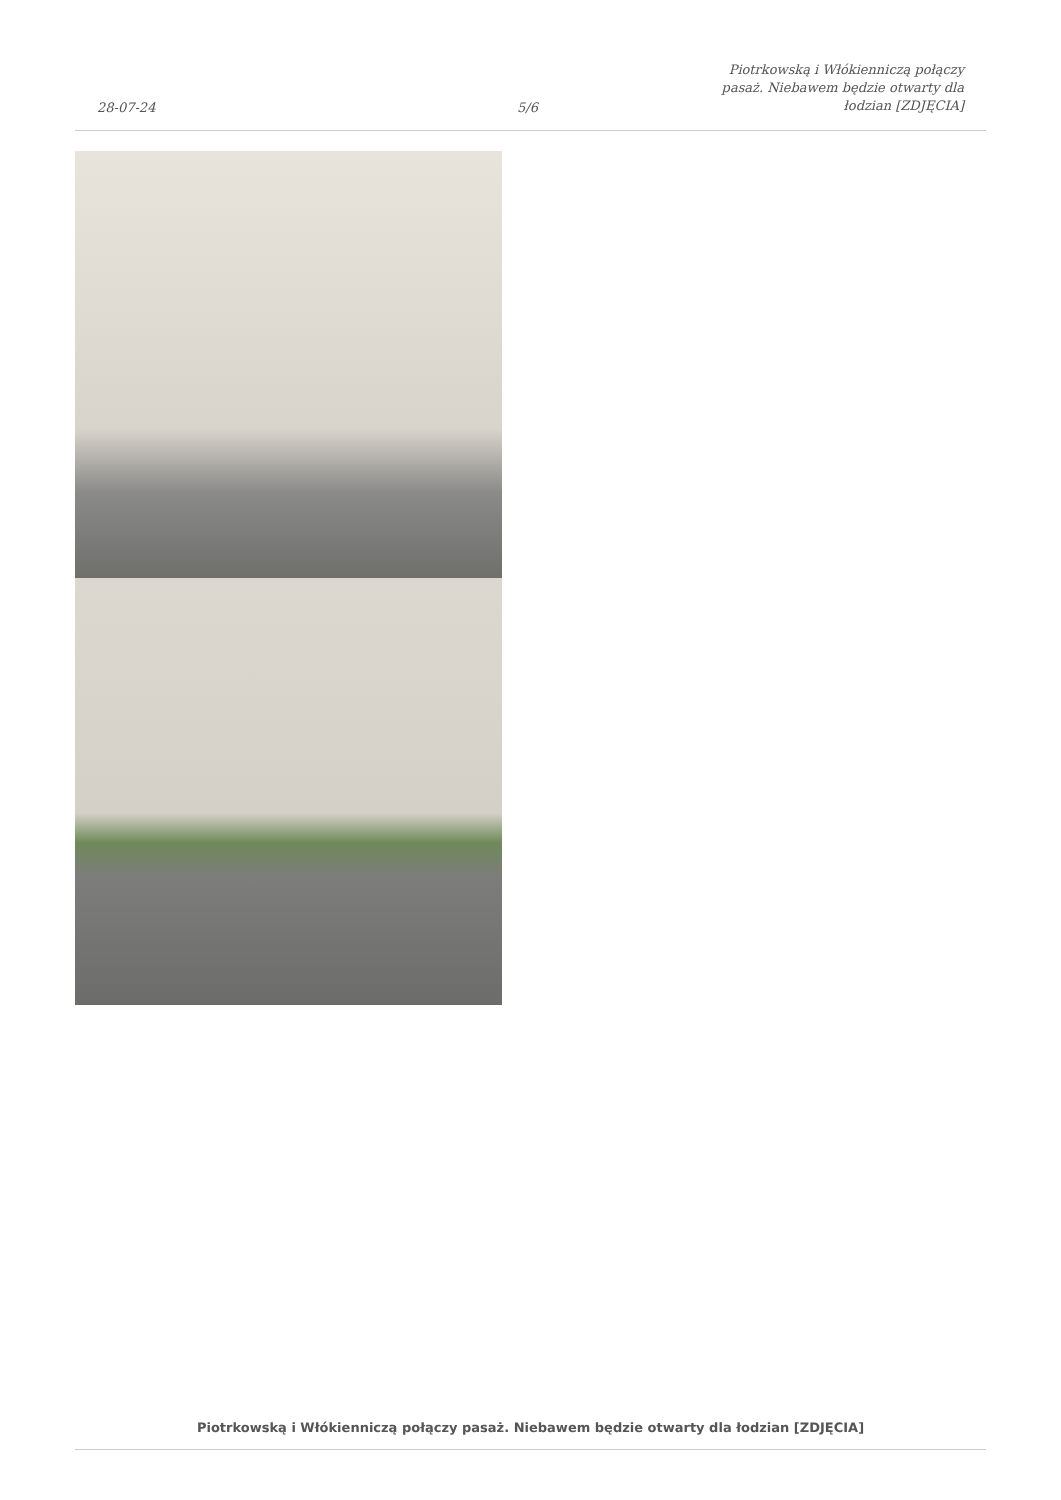28-07-24
5/6
Piotrkowską i Włókienniczą połączy pasaż. Niebawem będzie otwarty dla łodzian [ZDJĘCIA]
Piotrkowską i Włókienniczą połączy pasaż. Niebawem będzie otwarty dla łodzian [ZDJĘCIA]